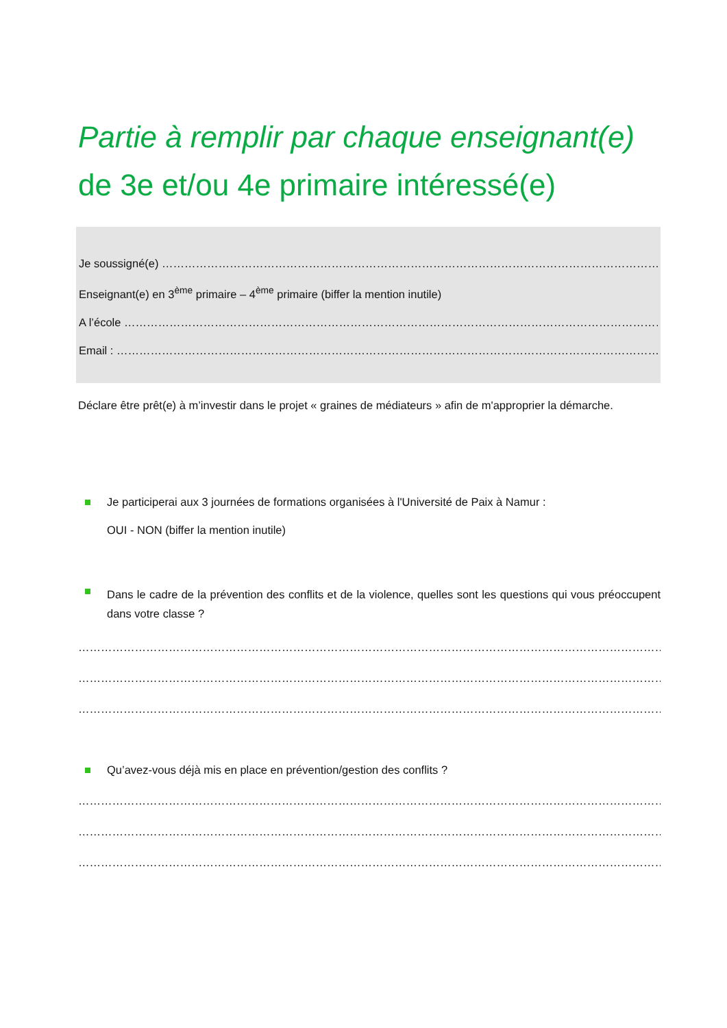Partie à remplir par chaque enseignant(e)
de 3e et/ou 4e primaire intéressé(e)
Je soussigné(e) ……………………………………………………………………………………………………………………………….
Enseignant(e) en 3<sup>ème</sup> primaire – 4<sup>ème</sup> primaire (biffer la mention inutile)
A l’école ……………………………………………………………………………………………………………………………………..
Email : ………………………………………………………………………………………………………………………………………
Déclare être prêt(e) à m’investir dans le projet « graines de médiateurs » afin de m'approprier la démarche.
Je participerai aux 3 journées de formations organisées à l'Université de Paix à Namur :
OUI - NON (biffer la mention inutile)
Dans le cadre de la prévention des conflits et de la violence, quelles sont les questions qui vous préoccupent dans votre classe ?
………………………………………………………………………………………………………………………………………………
………………………………………………………………………………………………………………………………………………
………………………………………………………………………………………………………………………………………………
Qu’avez-vous déjà mis en place en prévention/gestion des conflits ?
………………………………………………………………………………………………………………………………………………
………………………………………………………………………………………………………………………………………………
………………………………………………………………………………………………………………………………………………